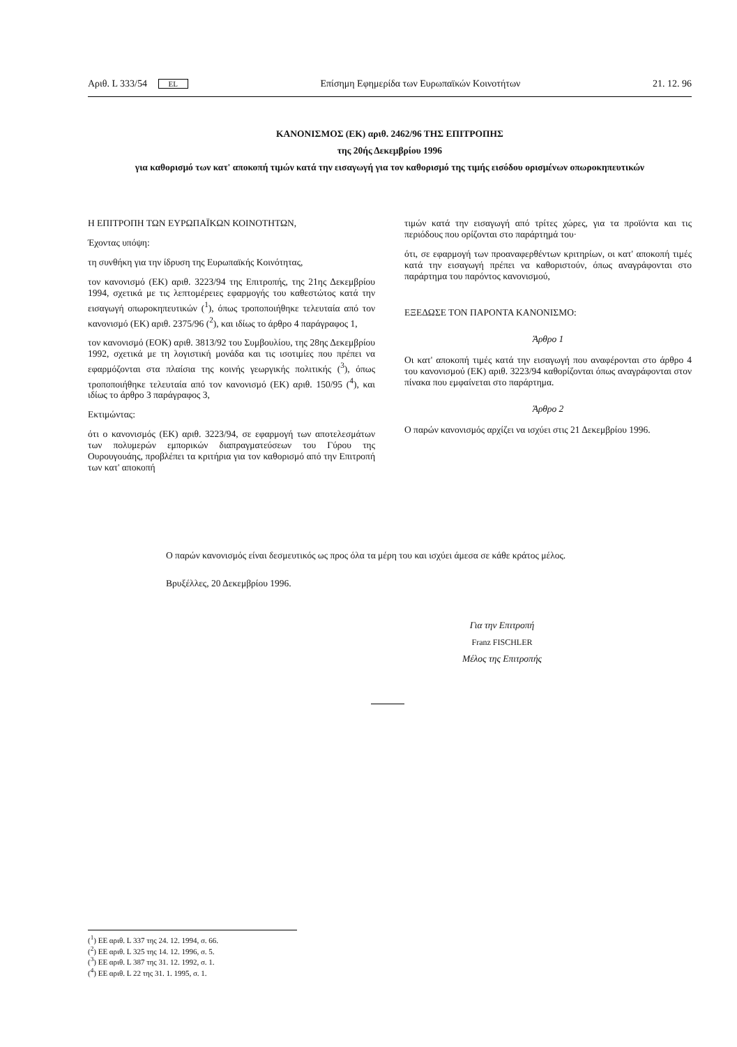Αριθ. L 333/54 EL Επίσημη Εφημερίδα των Ευρωπαϊκών Κοινοτήτων 21. 12. 96
ΚΑΝΟΝΙΣΜΟΣ (ΕΚ) αριθ. 2462/96 ΤΗΣ ΕΠΙΤΡΟΠΗΣ
της 20ής Δεκεμβρίου 1996
για καθορισμό των κατ' αποκοπή τιμών κατά την εισαγωγή για τον καθορισμό της τιμής εισόδου ορισμένων οπωροκηπευτικών
Η ΕΠΙΤΡΟΠΗ ΤΩΝ ΕΥΡΩΠΑΪΚΩΝ ΚΟΙΝΟΤΗΤΩΝ,
Έχοντας υπόψη:
τη συνθήκη για την ίδρυση της Ευρωπαϊκής Κοινότητας,
τον κανονισμό (ΕΚ) αριθ. 3223/94 της Επιτροπής, της 21ης Δεκεμβρίου 1994, σχετικά με τις λεπτομέρειες εφαρμογής του καθεστώτος κατά την εισαγωγή οπωροκηπευτικών (<sup>1</sup>), όπως τροποποιήθηκε τελευταία από τον κανονισμό (ΕΚ) αριθ. 2375/96 (<sup>2</sup>), και ιδίως το άρθρο 4 παράγραφος 1,
τον κανονισμό (ΕΟΚ) αριθ. 3813/92 του Συμβουλίου, της 28ης Δεκεμβρίου 1992, σχετικά με τη λογιστική μονάδα και τις ισοτιμίες που πρέπει να εφαρμόζονται στα πλαίσια της κοινής γεωργικής πολιτικής (<sup>3</sup>), όπως τροποποιήθηκε τελευταία από τον κανονισμό (ΕΚ) αριθ. 150/95 (<sup>4</sup>), και ιδίως το άρθρο 3 παράγραφος 3,
Εκτιμώντας:
ότι ο κανονισμός (ΕΚ) αριθ. 3223/94, σε εφαρμογή των αποτελεσμάτων των πολυμερών εμπορικών διαπραγματεύσεων του Γύρου της Ουρουγουάης, προβλέπει τα κριτήρια για τον καθορισμό από την Επιτροπή των κατ' αποκοπή
τιμών κατά την εισαγωγή από τρίτες χώρες, για τα προϊόντα και τις περιόδους που ορίζονται στο παράρτημά του·
ότι, σε εφαρμογή των προαναφερθέντων κριτηρίων, οι κατ' αποκοπή τιμές κατά την εισαγωγή πρέπει να καθοριστούν, όπως αναγράφονται στο παράρτημα του παρόντος κανονισμού,
ΕΞΕΔΩΣΕ ΤΟΝ ΠΑΡΟΝΤΑ ΚΑΝΟΝΙΣΜΟ:
Άρθρο 1
Οι κατ' αποκοπή τιμές κατά την εισαγωγή που αναφέρονται στο άρθρο 4 του κανονισμού (ΕΚ) αριθ. 3223/94 καθορίζονται όπως αναγράφονται στον πίνακα που εμφαίνεται στο παράρτημα.
Άρθρο 2
Ο παρών κανονισμός αρχίζει να ισχύει στις 21 Δεκεμβρίου 1996.
Ο παρών κανονισμός είναι δεσμευτικός ως προς όλα τα μέρη του και ισχύει άμεσα σε κάθε κράτος μέλος.
Βρυξέλλες, 20 Δεκεμβρίου 1996.
Για την Επιτροπή
Franz FISCHLER
Μέλος της Επιτροπής
(<sup>1</sup>) ΕΕ αριθ. L 337 της 24. 12. 1994, σ. 66.
(<sup>2</sup>) ΕΕ αριθ. L 325 της 14. 12. 1996, σ. 5.
(<sup>3</sup>) ΕΕ αριθ. L 387 της 31. 12. 1992, σ. 1.
(<sup>4</sup>) ΕΕ αριθ. L 22 της 31. 1. 1995, σ. 1.